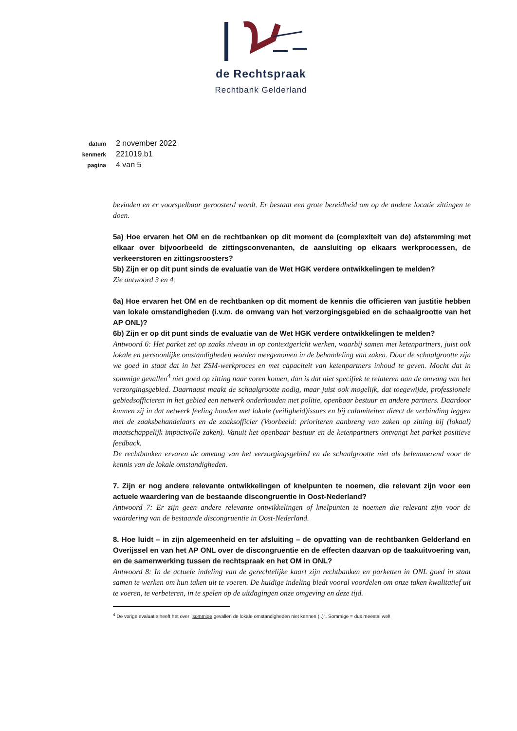de Rechtspraak
Rechtbank Gelderland
datum 2 november 2022
kenmerk 221019.b1
pagina 4 van 5
bevinden en er voorspelbaar geroosterd wordt. Er bestaat een grote bereidheid om op de andere locatie zittingen te doen.
5a) Hoe ervaren het OM en de rechtbanken op dit moment de (complexiteit van de) afstemming met elkaar over bijvoorbeeld de zittingsconvenanten, de aansluiting op elkaars werkprocessen, de verkeerstoren en zittingsroosters?
5b) Zijn er op dit punt sinds de evaluatie van de Wet HGK verdere ontwikkelingen te melden?
Zie antwoord 3 en 4.
6a) Hoe ervaren het OM en de rechtbanken op dit moment de kennis die officieren van justitie hebben van lokale omstandigheden (i.v.m. de omvang van het verzorgingsgebied en de schaalgrootte van het AP ONL)?
6b) Zijn er op dit punt sinds de evaluatie van de Wet HGK verdere ontwikkelingen te melden?
Antwoord 6: Het parket zet op zaaks niveau in op contextgericht werken, waarbij samen met ketenpartners, juist ook lokale en persoonlijke omstandigheden worden meegenomen in de behandeling van zaken. Door de schaalgrootte zijn we goed in staat dat in het ZSM-werkproces en met capaciteit van ketenpartners inhoud te geven. Mocht dat in sommige gevallen<sup>4</sup> niet goed op zitting naar voren komen, dan is dat niet specifiek te relateren aan de omvang van het verzorgingsgebied. Daarnaast maakt de schaalgrootte nodig, maar juist ook mogelijk, dat toegewijde, professionele gebiedsofficieren in het gebied een netwerk onderhouden met politie, openbaar bestuur en andere partners. Daardoor kunnen zij in dat netwerk feeling houden met lokale (veiligheid)issues en bij calamiteiten direct de verbinding leggen met de zaaksbehandelaars en de zaaksofficier (Voorbeeld: prioriteren aanbreng van zaken op zitting bij (lokaal) maatschappelijk impactvolle zaken). Vanuit het openbaar bestuur en de ketenpartners ontvangt het parket positieve feedback.
De rechtbanken ervaren de omvang van het verzorgingsgebied en de schaalgrootte niet als belemmerend voor de kennis van de lokale omstandigheden.
7. Zijn er nog andere relevante ontwikkelingen of knelpunten te noemen, die relevant zijn voor een actuele waardering van de bestaande discongruentie in Oost-Nederland?
Antwoord 7: Er zijn geen andere relevante ontwikkelingen of knelpunten te noemen die relevant zijn voor de waardering van de bestaande discongruentie in Oost-Nederland.
8. Hoe luidt – in zijn algemeenheid en ter afsluiting – de opvatting van de rechtbanken Gelderland en Overijssel en van het AP ONL over de discongruentie en de effecten daarvan op de taakuitvoering van, en de samenwerking tussen de rechtspraak en het OM in ONL?
Antwoord 8: In de actuele indeling van de gerechtelijke kaart zijn rechtbanken en parketten in ONL goed in staat samen te werken om hun taken uit te voeren. De huidige indeling biedt vooral voordelen om onze taken kwalitatief uit te voeren, te verbeteren, in te spelen op de uitdagingen onze omgeving en deze tijd.
<sup>4</sup> De vorige evaluatie heeft het over "sommige gevallen de lokale omstandigheden niet kennen (..)". Sommige = dus meestal wel!